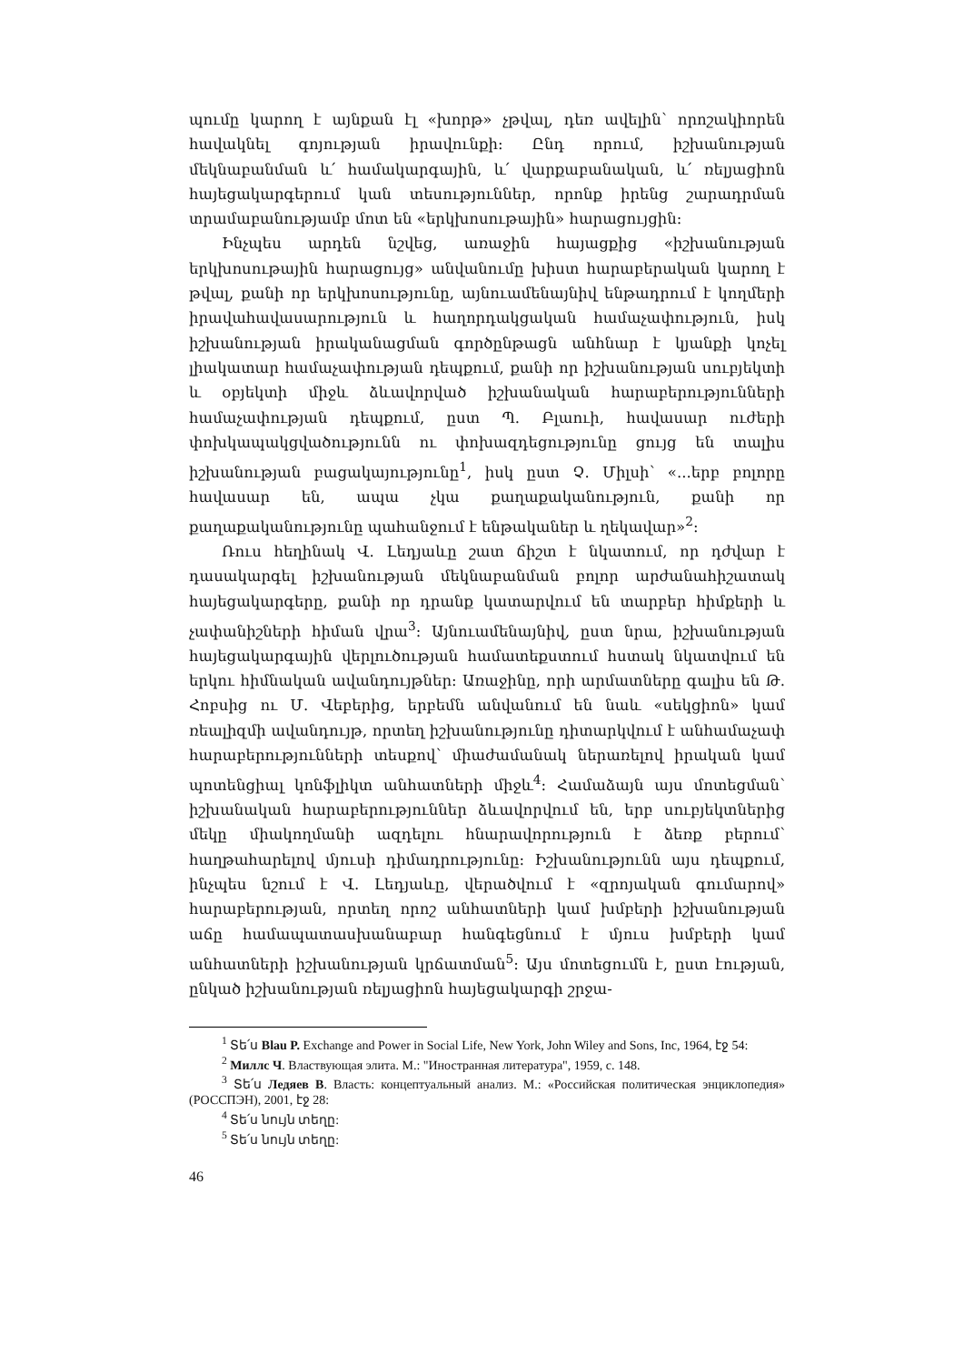պումը կարող է այնքան էլ «խորթ» չթվալ, դեռ ավելին՝ որոշակիորեն հավակնել գոյության իրավունքի: Ընդ որում, իշխանության մեկնաբանման և՛ համակարգային, և՛ վարքաբանական, և՛ ռելյացիոն հայեցակարգերում կան տեսություններ, որոնք իրենց շարադրման տրամաբանությամբ մոտ են «երկխոսութային» հարացույցին:
Ինչպես արդեն նշվեց, առաջին հայացքից «իշխանության երկխոսութային հարացույց» անվանումը խիստ հարաբերական կարող է թվալ, քանի որ երկխոսությունը, այնուամենայնիվ ենթադրում է կողմերի իրավահավասարություն և հաղորդակցական համաչափություն, իսկ իշխանության իրականացման գործընթացն անհնար է կյանքի կոչել լիակատար համաչափության դեպքում, քանի որ իշխանության սուբյեկտի և օբյեկտի միջև ձևավորված իշխանական հարաբերությունների համաչափության դեպքում, ըստ Պ. Բլաուի, հավասար ուժերի փոխկապակցվածությունն ու փոխազդեցությունը ցույց են տալիս իշխանության բացակայությունը<sup>1</sup>, իսկ ըստ Չ. Միլսի՝ «...երբ բոլորը հավասար են, ապա չկա քաղաքականություն, քանի որ քաղաքականությունը պահանջում է ենթականեր և ղեկավար»<sup>2</sup>:
Ռուս հեղինակ Վ. Լեդյաևը շատ ճիշտ է նկատում, որ դժվար է դասակարգել իշխանության մեկնաբանման բոլոր արժանահիշատակ հայեցակարգերը, քանի որ դրանք կատարվում են տարբեր հիմքերի և չափանիշների հիման վրա<sup>3</sup>: Այնուամենայնիվ, ըստ նրա, իշխանության հայեցակարգային վերլուծության համատեքստում հստակ նկատվում են երկու հիմնական ավանդույթներ: Առաջինը, որի արմատները գալիս են Թ. Հոբսից ու Մ. Վեբերից, երբեմն անվանում են նաև «սեկցիոն» կամ ռեալիզմի ավանդույթ, որտեղ իշխանությունը դիտարկվում է անհամաչափ հարաբերությունների տեսքով՝ միաժամանակ ներառելով իրական կամ պոտենցիալ կոնֆլիկտ անհատների միջև<sup>4</sup>: Համաձայն այս մոտեցման՝ իշխանական հարաբերություններ ձևավորվում են, երբ սուբյեկտներից մեկը միակողմանի ազդելու հնարավորություն է ձեռք բերում՝ հաղթահարելով մյուսի դիմադրությունը: Իշխանությունն այս դեպքում, ինչպես նշում է Վ. Լեդյաևը, վերածվում է «զրոյական գումարով» հարաբերության, որտեղ որոշ անհատների կամ խմբերի իշխանության աճը համապատասխանաբար հանգեցնում է մյուս խմբերի կամ անհատների իշխանության կրճատման<sup>5</sup>: Այս մոտեցումն է, ըստ էության, ընկած իշխանության ռելյացիոն հայեցակարգի շրջա-
<sup>1</sup> Տե՛ս Blau P. Exchange and Power in Social Life, New York, John Wiley and Sons, Inc, 1964, էջ 54:
<sup>2</sup> Миллс Ч. Властвующая элита. М.: "Иностранная литература", 1959, с. 148.
<sup>3</sup> Տե՛ս Ледяев В. Власть: концептуальный анализ. М.: «Российская политическая энциклопедия» (РОССПЭН), 2001, էջ 28:
<sup>4</sup> Տե՛ս նույն տեղը:
<sup>5</sup> Տե՛ս նույն տեղը:
46